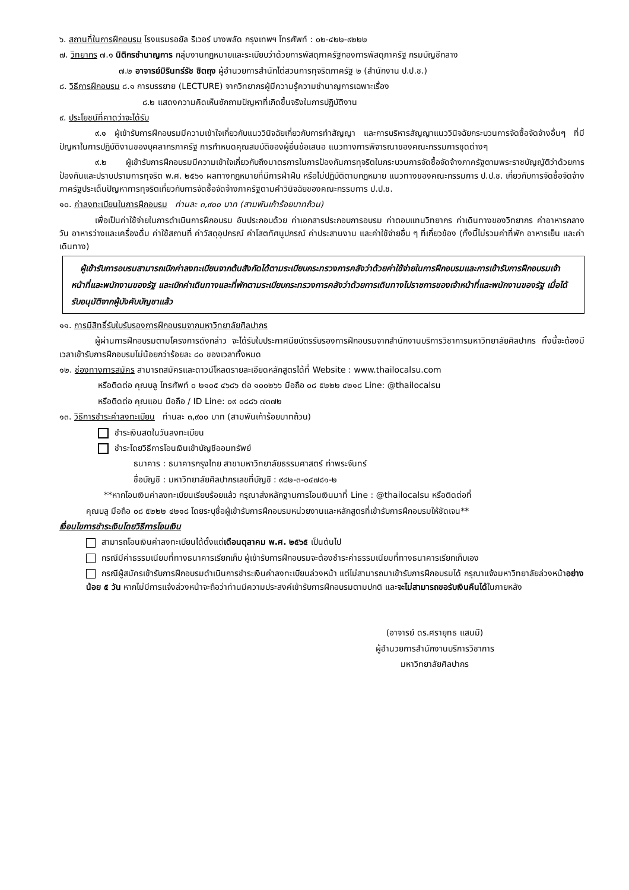๖. สถานที่ในการฝึกอบรม โรงแรมรอยัล ริเวอร์ บางพลัด กรุงเทพฯ โทรศัพท์ : ๐๒-๔๒๒-๙๒๒๒
๗. วิทยากร ๗.๑ นิติกรชำนาญการ กลุ่มงานกฎหมายและระเบียบว่าด้วยการพัสดุภาครัฐกองการพัสดุภาครัฐ กรมบัญชีกลาง
๗.๒ อาจารย์มิรินทร์รัช ชิตถุง ผู้อำนวยการสำนักไต่สวนการทุจริตภาครัฐ ๒ (สำนักงาน ป.ป.ช.)
๘. วิธีการฝึกอบรม ๘.๑ การบรรยาย (LECTURE) จากวิทยากรผู้มีความรู้ความชำนาญการเฉพาะเรื่อง
๘.๒ แสดงความคิดเห็นซักถามปัญหาที่เกิดขึ้นจริงในการปฏิบัติงาน
๙. ประโยชน์ที่คาดว่าจะได้รับ
๙.๑ ผู้เข้ารับการฝึกอบรมมีความเข้าใจเกี่ยวกับแนววินิจฉัยเกี่ยวกับการทำสัญญา และการบริหารสัญญาแนววินิจฉัยกระบวนการจัดซื้อจัดจ้างอื่นๆ ที่มีปัญหาในการปฏิบัติงานของบุคลากรภาครัฐ การกำหนดคุณสมบัติของผู้ยื่นข้อเสนอ แนวทางการพิจารณาของคณะกรรมการชุดต่างๆ
๙.๒ ผู้เข้ารับการฝึกอบรมมีความเข้าใจเกี่ยวกับถึงมาตรการในการป้องกันการทุจริตในกระบวนการจัดซื้อจัดจ้างภาครัฐตามพระราชบัญญัติว่าด้วยการป้องกันและปราบปรามการทุจริต พ.ศ. ๒๕๖๑ ผลทางกฎหมายที่มีการฝ่าฝืน หรือไม่ปฏิบัติตามกฎหมาย แนวทางของคณะกรรมการ ป.ป.ช. เกี่ยวกับการจัดซื้อจัดจ้างภาครัฐประเด็นปัญหาการทุจริตเกี่ยวกับการจัดซื้อจัดจ้างภาครัฐตามคำวินิจฉัยของคณะกรรมการ ป.ป.ช.
๑๐. ค่าลงทะเบียนในการฝึกอบรม ท่านละ ๓,๙๐๐ บาท (สามพันเก้าร้อยบาทถ้วน)
เพื่อเป็นค่าใช้จ่ายในการดำเนินการฝึกอบรม อันประกอบด้วย ค่าเอกสารประกอบการอบรม ค่าตอบแทนวิทยากร ค่าเดินทางของวิทยากร ค่าอาหารกลางวัน อาหารว่างและเครื่องดื่ม ค่าใช้สถานที่ ค่าวัสดุอุปกรณ์ ค่าโสตทัศนูปกรณ์ ค่าประสานงาน และค่าใช้จ่ายอื่น ๆ ที่เกี่ยวข้อง (ทั้งนี้ไม่รวมค่าที่พัก อาหารเย็น และค่าเดินทาง)
ผู้เข้ารับการอบรมสามารถเบิกค่าลงทะเบียนจากต้นสังกัดได้ตามระเบียบกระทรวงการคลังว่าด้วยค่าใช้จ่ายในการฝึกอบรมและการเข้ารับการฝึกอบรมเจ้าหน้าที่และพนักงานของรัฐ และเบิกค่าเดินทางและที่พักตามระเบียบกระทรวงการคลังว่าด้วยการเดินทางไปราชการของเจ้าหน้าที่และพนักงานของรัฐ เมื่อได้รับอนุมัติจากผู้บังคับบัญชาแล้ว
๑๑. การมีสิทธิ์รับใบรับรองการฝึกอบรมจากมหาวิทยาลัยศิลปากร
ผู้ผ่านการฝึกอบรมตามโครงการดังกล่าว จะได้รับใบประกาศนียบัตรรับรองการฝึกอบรมจากสำนักงานบริการวิชาการมหาวิทยาลัยศิลปากร ทั้งนี้จะต้องมีเวลาเข้ารับการฝึกอบรมไม่น้อยกว่าร้อยละ ๘๐ ของเวลาทั้งหมด
๑๒. ช่องทางการสมัคร สามารถสมัครและดาวน์โหลดรายละเอียดหลักสูตรได้ที่ Website : www.thailocalsu.com
หรือติดต่อ คุณบลู โทรศัพท์ ๐ ๒๑๐๕ ๔๖๘๖ ต่อ ๑๐๐๒๖๖ มือถือ ๐๘ ๕๒๒๒ ๔๒๑๘ Line: @thailocalsu
หรือติดต่อ คุณแอน มือถือ / ID Line: ๐๙ ๐๘๘๖ ๗๓๗๒
๑๓. วิธีการชำระค่าลงทะเบียน ท่านละ ๓,๙๐๐ บาท (สามพันเก้าร้อยบาทถ้วน)
ชำระเงินสดในวันลงทะเบียน
ชำระโดยวิธีการโอนเงินเข้าบัญชีออมทรัพย์
ธนาคาร : ธนาคารกรุงไทย สาขามหาวิทยาลัยธรรมศาสตร์ ท่าพระจันทร์
ชื่อบัญชี : มหาวิทยาลัยศิลปากรเลขที่บัญชี : ๙๘๒-๓-๐๔๗๘๑-๒
**หากโอนเงินค่าลงทะเบียนเรียบร้อยแล้ว กรุณาส่งหลักฐานการโอนเงินมาที่ Line : @thailocalsu หรือติดต่อที่
คุณบลู มือถือ ๐๘ ๕๒๒๒ ๔๒๑๘ โดยระบุชื่อผู้เข้ารับการฝึกอบรมหน่วยงานและหลักสูตรที่เข้ารับการฝึกอบรมให้ชัดเจน**
เงื่อนไขการชำระเงินโดยวิธีการโอนเงิน
สามารถโอนเงินค่าลงทะเบียนได้ตั้งแต่เดือนตุลาคม พ.ศ. ๒๕๖๕ เป็นต้นไป
กรณีมีค่าธรรมเนียมที่ทางธนาคารเรียกเก็บ ผู้เข้ารับการฝึกอบรมจะต้องชำระค่าธรรมเนียมที่ทางธนาคารเรียกเก็บเอง
กรณีผู้สมัครเข้ารับการฝึกอบรมดำเนินการชำระเงินค่าลงทะเบียนล่วงหน้า แต่ไม่สามารถมาเข้ารับการฝึกอบรมได้ กรุณาแจ้งมหาวิทยาลัยล่วงหน้าอย่างน้อย ๕ วัน หากไม่มีการแจ้งล่วงหน้าจะถือว่าท่านมีความประสงค์เข้ารับการฝึกอบรมตามปกติ และจะไม่สามารถขอรับเงินคืนได้ในภายหลัง
(อาจารย์ ดร.ศรายุทธ แสนมี)
ผู้อำนวยการสำนักงานบริการวิชาการ
มหาวิทยาลัยศิลปากร